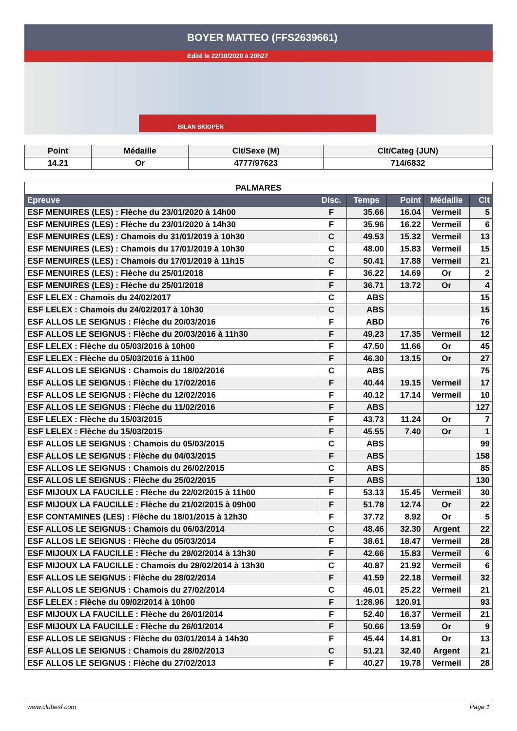BOYER MATTEO (FFS2639661)
Edité le 22/10/2020 à 20h27
BILAN SKIOPEN
| Point | Médaille | Clt/Sexe (M) | Clt/Categ (JUN) |
| --- | --- | --- | --- |
| 14.21 | Or | 4777/97623 | 714/6832 |
| PALMARES | | | | | |
| Epreuve | Disc. | Temps | Point | Médaille | Clt |
| ESF MENUIRES (LES) : Flèche du 23/01/2020 à 14h00 | F | 35.66 | 16.04 | Vermeil | 5 |
| ESF MENUIRES (LES) : Flèche du 23/01/2020 à 14h30 | F | 35.96 | 16.22 | Vermeil | 6 |
| ESF MENUIRES (LES) : Chamois du 31/01/2019 à 10h30 | C | 49.53 | 15.32 | Vermeil | 13 |
| ESF MENUIRES (LES) : Chamois du 17/01/2019 à 10h30 | C | 48.00 | 15.83 | Vermeil | 15 |
| ESF MENUIRES (LES) : Chamois du 17/01/2019 à 11h15 | C | 50.41 | 17.88 | Vermeil | 21 |
| ESF MENUIRES (LES) : Flèche du 25/01/2018 | F | 36.22 | 14.69 | Or | 2 |
| ESF MENUIRES (LES) : Flèche du 25/01/2018 | F | 36.71 | 13.72 | Or | 4 |
| ESF LELEX : Chamois du 24/02/2017 | C | ABS | | | 15 |
| ESF LELEX : Chamois du 24/02/2017 à 10h30 | C | ABS | | | 15 |
| ESF ALLOS LE SEIGNUS : Flèche du 20/03/2016 | F | ABD | | | 76 |
| ESF ALLOS LE SEIGNUS : Flèche du 20/03/2016 à 11h30 | F | 49.23 | 17.35 | Vermeil | 12 |
| ESF LELEX : Flèche du 05/03/2016 à 10h00 | F | 47.50 | 11.66 | Or | 45 |
| ESF LELEX : Flèche du 05/03/2016 à 11h00 | F | 46.30 | 13.15 | Or | 27 |
| ESF ALLOS LE SEIGNUS : Chamois du 18/02/2016 | C | ABS | | | 75 |
| ESF ALLOS LE SEIGNUS : Flèche du 17/02/2016 | F | 40.44 | 19.15 | Vermeil | 17 |
| ESF ALLOS LE SEIGNUS : Flèche du 12/02/2016 | F | 40.12 | 17.14 | Vermeil | 10 |
| ESF ALLOS LE SEIGNUS : Flèche du 11/02/2016 | F | ABS | | | 127 |
| ESF LELEX : Flèche du 15/03/2015 | F | 43.73 | 11.24 | Or | 7 |
| ESF LELEX : Flèche du 15/03/2015 | F | 45.55 | 7.40 | Or | 1 |
| ESF ALLOS LE SEIGNUS : Chamois du 05/03/2015 | C | ABS | | | 99 |
| ESF ALLOS LE SEIGNUS : Flèche du 04/03/2015 | F | ABS | | | 158 |
| ESF ALLOS LE SEIGNUS : Chamois du 26/02/2015 | C | ABS | | | 85 |
| ESF ALLOS LE SEIGNUS : Flèche du 25/02/2015 | F | ABS | | | 130 |
| ESF MIJOUX LA FAUCILLE : Flèche du 22/02/2015 à 11h00 | F | 53.13 | 15.45 | Vermeil | 30 |
| ESF MIJOUX LA FAUCILLE : Flèche du 21/02/2015 à 09h00 | F | 51.78 | 12.74 | Or | 22 |
| ESF CONTAMINES (LES) : Flèche du 18/01/2015 à 12h30 | F | 37.72 | 8.92 | Or | 5 |
| ESF ALLOS LE SEIGNUS : Chamois du 06/03/2014 | C | 48.46 | 32.30 | Argent | 22 |
| ESF ALLOS LE SEIGNUS : Flèche du 05/03/2014 | F | 38.61 | 18.47 | Vermeil | 28 |
| ESF MIJOUX LA FAUCILLE : Flèche du 28/02/2014 à 13h30 | F | 42.66 | 15.83 | Vermeil | 6 |
| ESF MIJOUX LA FAUCILLE : Chamois du 28/02/2014 à 13h30 | C | 40.87 | 21.92 | Vermeil | 6 |
| ESF ALLOS LE SEIGNUS : Flèche du 28/02/2014 | F | 41.59 | 22.18 | Vermeil | 32 |
| ESF ALLOS LE SEIGNUS : Chamois du 27/02/2014 | C | 46.01 | 25.22 | Vermeil | 21 |
| ESF LELEX : Flèche du 09/02/2014 à 10h00 | F | 1:28.96 | 120.91 | | 93 |
| ESF MIJOUX LA FAUCILLE : Flèche du 26/01/2014 | F | 52.40 | 16.37 | Vermeil | 21 |
| ESF MIJOUX LA FAUCILLE : Flèche du 26/01/2014 | F | 50.66 | 13.59 | Or | 9 |
| ESF ALLOS LE SEIGNUS : Flèche du 03/01/2014 à 14h30 | F | 45.44 | 14.81 | Or | 13 |
| ESF ALLOS LE SEIGNUS : Chamois du 28/02/2013 | C | 51.21 | 32.40 | Argent | 21 |
| ESF ALLOS LE SEIGNUS : Flèche du 27/02/2013 | F | 40.27 | 19.78 | Vermeil | 28 |
www.clubesf.com Page 1